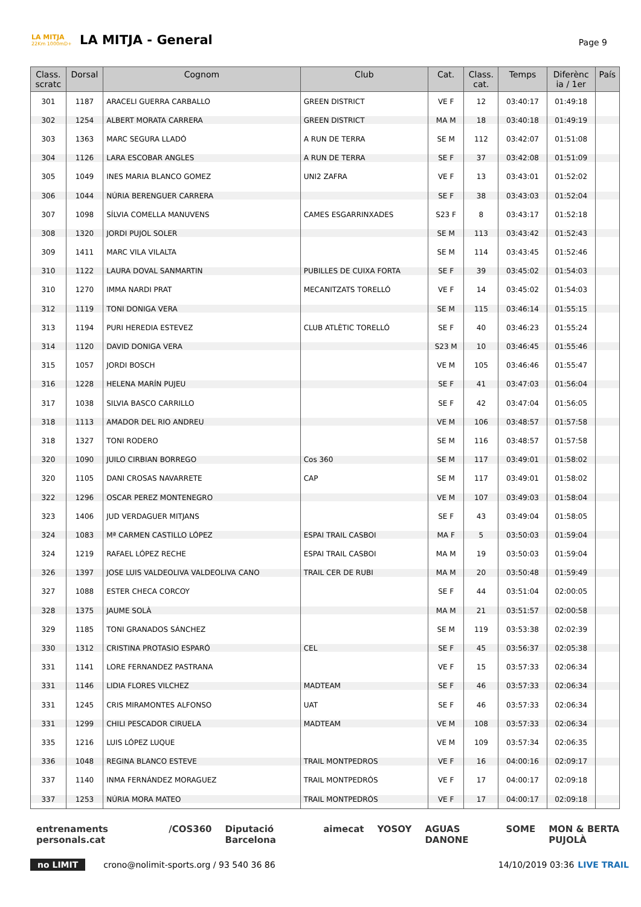LA MITJA
22Km 1000mD+
LA MITJA - General
Page 9
| Class. scratc | Dorsal | Cognom | Club | Cat. | Class. cat. | Temps | Diferènc ia / 1er | País |
| --- | --- | --- | --- | --- | --- | --- | --- | --- |
| 301 | 1187 | ARACELI GUERRA CARBALLO | GREEN DISTRICT | VE F | 12 | 03:40:17 | 01:49:18 | |
| 302 | 1254 | ALBERT MORATA CARRERA | GREEN DISTRICT | MA M | 18 | 03:40:18 | 01:49:19 | |
| 303 | 1363 | MARC SEGURA LLADÓ | A RUN DE TERRA | SE M | 112 | 03:42:07 | 01:51:08 | |
| 304 | 1126 | LARA ESCOBAR ANGLES | A RUN DE TERRA | SE F | 37 | 03:42:08 | 01:51:09 | |
| 305 | 1049 | INES MARIA BLANCO GOMEZ | UNI2 ZAFRA | VE F | 13 | 03:43:01 | 01:52:02 | |
| 306 | 1044 | NÚRIA BERENGUER CARRERA | | SE F | 38 | 03:43:03 | 01:52:04 | |
| 307 | 1098 | SÍLVIA COMELLA MANUVENS | CAMES ESGARRINXADES | S23 F | 8 | 03:43:17 | 01:52:18 | |
| 308 | 1320 | JORDI PUJOL SOLER | | SE M | 113 | 03:43:42 | 01:52:43 | |
| 309 | 1411 | MARC VILA VILALTA | | SE M | 114 | 03:43:45 | 01:52:46 | |
| 310 | 1122 | LAURA DOVAL SANMARTIN | PUBILLES DE CUIXA FORTA | SE F | 39 | 03:45:02 | 01:54:03 | |
| 310 | 1270 | IMMA NARDI PRAT | MECANITZATS TORELLÓ | VE F | 14 | 03:45:02 | 01:54:03 | |
| 312 | 1119 | TONI DONIGA VERA | | SE M | 115 | 03:46:14 | 01:55:15 | |
| 313 | 1194 | PURI HEREDIA ESTEVEZ | CLUB ATLÈTIC TORELLÓ | SE F | 40 | 03:46:23 | 01:55:24 | |
| 314 | 1120 | DAVID DONIGA VERA | | S23 M | 10 | 03:46:45 | 01:55:46 | |
| 315 | 1057 | JORDI BOSCH | | VE M | 105 | 03:46:46 | 01:55:47 | |
| 316 | 1228 | HELENA MARÍN PUJEU | | SE F | 41 | 03:47:03 | 01:56:04 | |
| 317 | 1038 | SILVIA BASCO CARRILLO | | SE F | 42 | 03:47:04 | 01:56:05 | |
| 318 | 1113 | AMADOR DEL RIO ANDREU | | VE M | 106 | 03:48:57 | 01:57:58 | |
| 318 | 1327 | TONI RODERO | | SE M | 116 | 03:48:57 | 01:57:58 | |
| 320 | 1090 | JUILO CIRBIAN BORREGO | Cos 360 | SE M | 117 | 03:49:01 | 01:58:02 | |
| 320 | 1105 | DANI CROSAS NAVARRETE | CAP | SE M | 117 | 03:49:01 | 01:58:02 | |
| 322 | 1296 | OSCAR PEREZ MONTENEGRO | | VE M | 107 | 03:49:03 | 01:58:04 | |
| 323 | 1406 | JUD VERDAGUER MITJANS | | SE F | 43 | 03:49:04 | 01:58:05 | |
| 324 | 1083 | Mª CARMEN CASTILLO LÓPEZ | ESPAI TRAIL CASBOI | MA F | 5 | 03:50:03 | 01:59:04 | |
| 324 | 1219 | RAFAEL LÓPEZ RECHE | ESPAI TRAIL CASBOI | MA M | 19 | 03:50:03 | 01:59:04 | |
| 326 | 1397 | JOSE LUIS VALDEOLIVA VALDEOLIVA CANO | TRAIL CER DE RUBI | MA M | 20 | 03:50:48 | 01:59:49 | |
| 327 | 1088 | ESTER CHECA CORCOY | | SE F | 44 | 03:51:04 | 02:00:05 | |
| 328 | 1375 | JAUME SOLÀ | | MA M | 21 | 03:51:57 | 02:00:58 | |
| 329 | 1185 | TONI GRANADOS SÁNCHEZ | | SE M | 119 | 03:53:38 | 02:02:39 | |
| 330 | 1312 | CRISTINA PROTASIO ESPARÓ | CEL | SE F | 45 | 03:56:37 | 02:05:38 | |
| 331 | 1141 | LORE FERNANDEZ PASTRANA | | VE F | 15 | 03:57:33 | 02:06:34 | |
| 331 | 1146 | LIDIA FLORES VILCHEZ | MADTEAM | SE F | 46 | 03:57:33 | 02:06:34 | |
| 331 | 1245 | CRIS MIRAMONTES ALFONSO | UAT | SE F | 46 | 03:57:33 | 02:06:34 | |
| 331 | 1299 | CHILI PESCADOR CIRUELA | MADTEAM | VE M | 108 | 03:57:33 | 02:06:34 | |
| 335 | 1216 | LUIS LÓPEZ LUQUE | | VE M | 109 | 03:57:34 | 02:06:35 | |
| 336 | 1048 | REGINA BLANCO ESTEVE | TRAIL MONTPEDROS | VE F | 16 | 04:00:16 | 02:09:17 | |
| 337 | 1140 | INMA FERNÁNDEZ MORAGUEZ | TRAIL MONTPEDRÓS | VE F | 17 | 04:00:17 | 02:09:18 | |
| 337 | 1253 | NÚRIA MORA MATEO | TRAIL MONTPEDRÓS | VE F | 17 | 04:00:17 | 02:09:18 | |
entrenaments personals.cat /COS360 Diputació Barcelona aimecat YOSOY AGUAS DANONE SOME MON & BERTA PUJOLÀ
no LIMIT crono@nolimit-sports.org / 93 540 36 86 14/10/2019 03:36 LIVE TRAIL